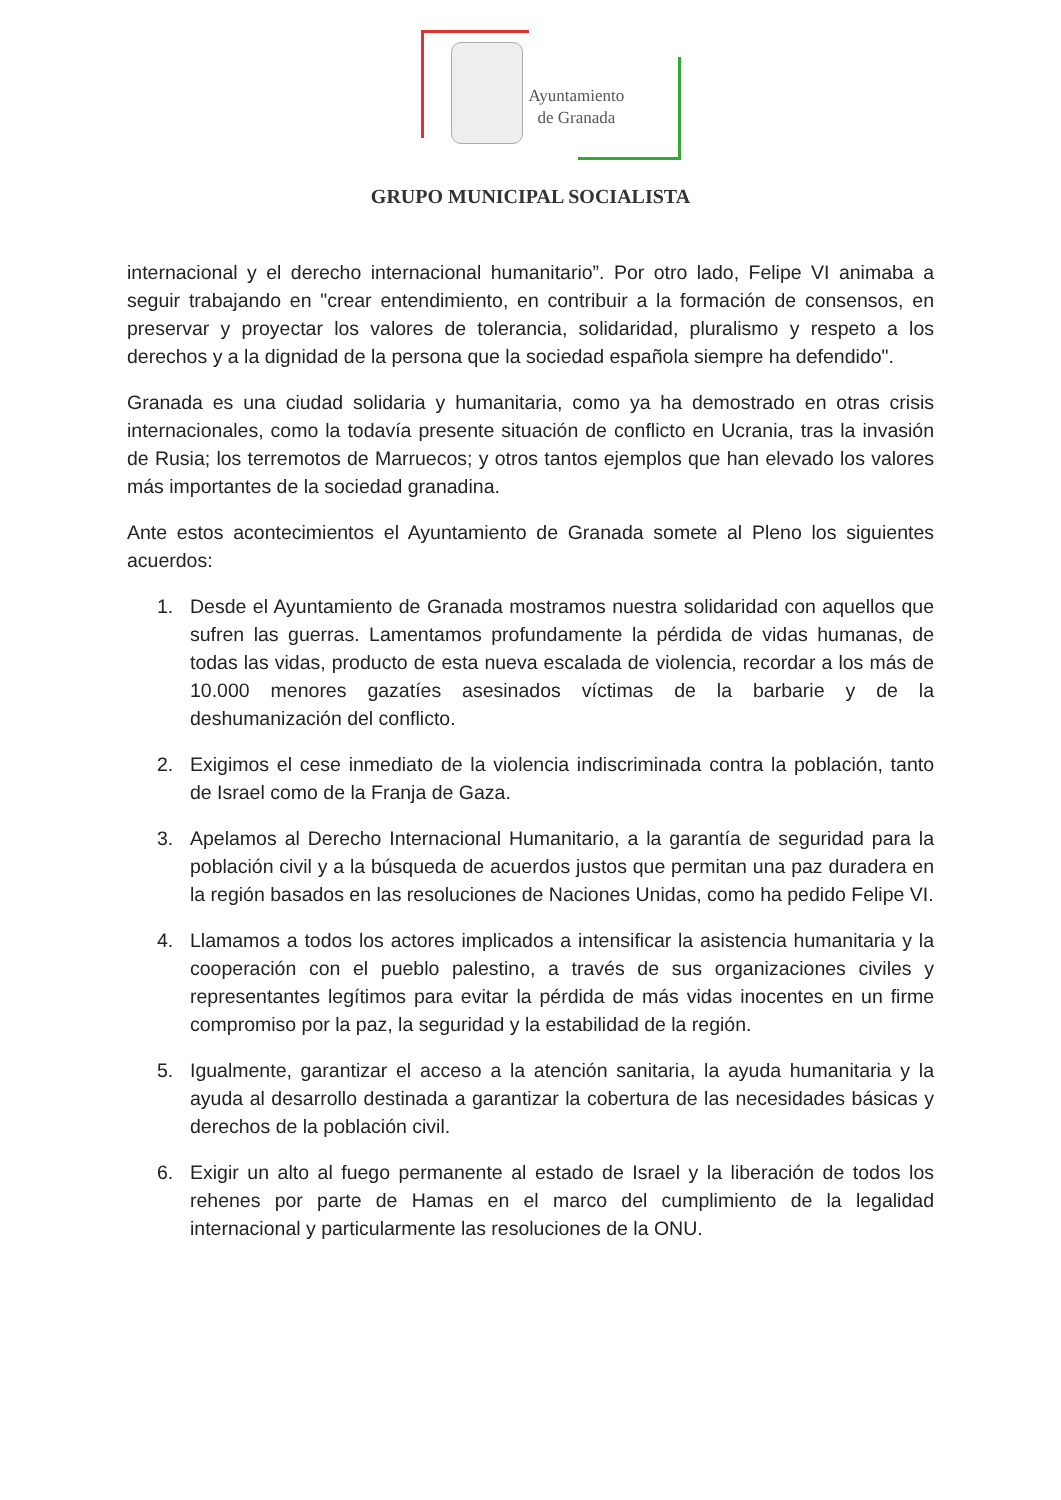Ayuntamiento
de Granada
GRUPO MUNICIPAL SOCIALISTA
internacional y el derecho internacional humanitario”. Por otro lado, Felipe VI animaba a seguir trabajando en "crear entendimiento, en contribuir a la formación de consensos, en preservar y proyectar los valores de tolerancia, solidaridad, pluralismo y respeto a los derechos y a la dignidad de la persona que la sociedad española siempre ha defendido".
Granada es una ciudad solidaria y humanitaria, como ya ha demostrado en otras crisis internacionales, como la todavía presente situación de conflicto en Ucrania, tras la invasión de Rusia; los terremotos de Marruecos; y otros tantos ejemplos que han elevado los valores más importantes de la sociedad granadina.
Ante estos acontecimientos el Ayuntamiento de Granada somete al Pleno los siguientes acuerdos:
1. Desde el Ayuntamiento de Granada mostramos nuestra solidaridad con aquellos que sufren las guerras. Lamentamos profundamente la pérdida de vidas humanas, de todas las vidas, producto de esta nueva escalada de violencia, recordar a los más de 10.000 menores gazatíes asesinados víctimas de la barbarie y de la deshumanización del conflicto.
2. Exigimos el cese inmediato de la violencia indiscriminada contra la población, tanto de Israel como de la Franja de Gaza.
3. Apelamos al Derecho Internacional Humanitario, a la garantía de seguridad para la población civil y a la búsqueda de acuerdos justos que permitan una paz duradera en la región basados en las resoluciones de Naciones Unidas, como ha pedido Felipe VI.
4. Llamamos a todos los actores implicados a intensificar la asistencia humanitaria y la cooperación con el pueblo palestino, a través de sus organizaciones civiles y representantes legítimos para evitar la pérdida de más vidas inocentes en un firme compromiso por la paz, la seguridad y la estabilidad de la región.
5. Igualmente, garantizar el acceso a la atención sanitaria, la ayuda humanitaria y la ayuda al desarrollo destinada a garantizar la cobertura de las necesidades básicas y derechos de la población civil.
6. Exigir un alto al fuego permanente al estado de Israel y la liberación de todos los rehenes por parte de Hamas en el marco del cumplimiento de la legalidad internacional y particularmente las resoluciones de la ONU.